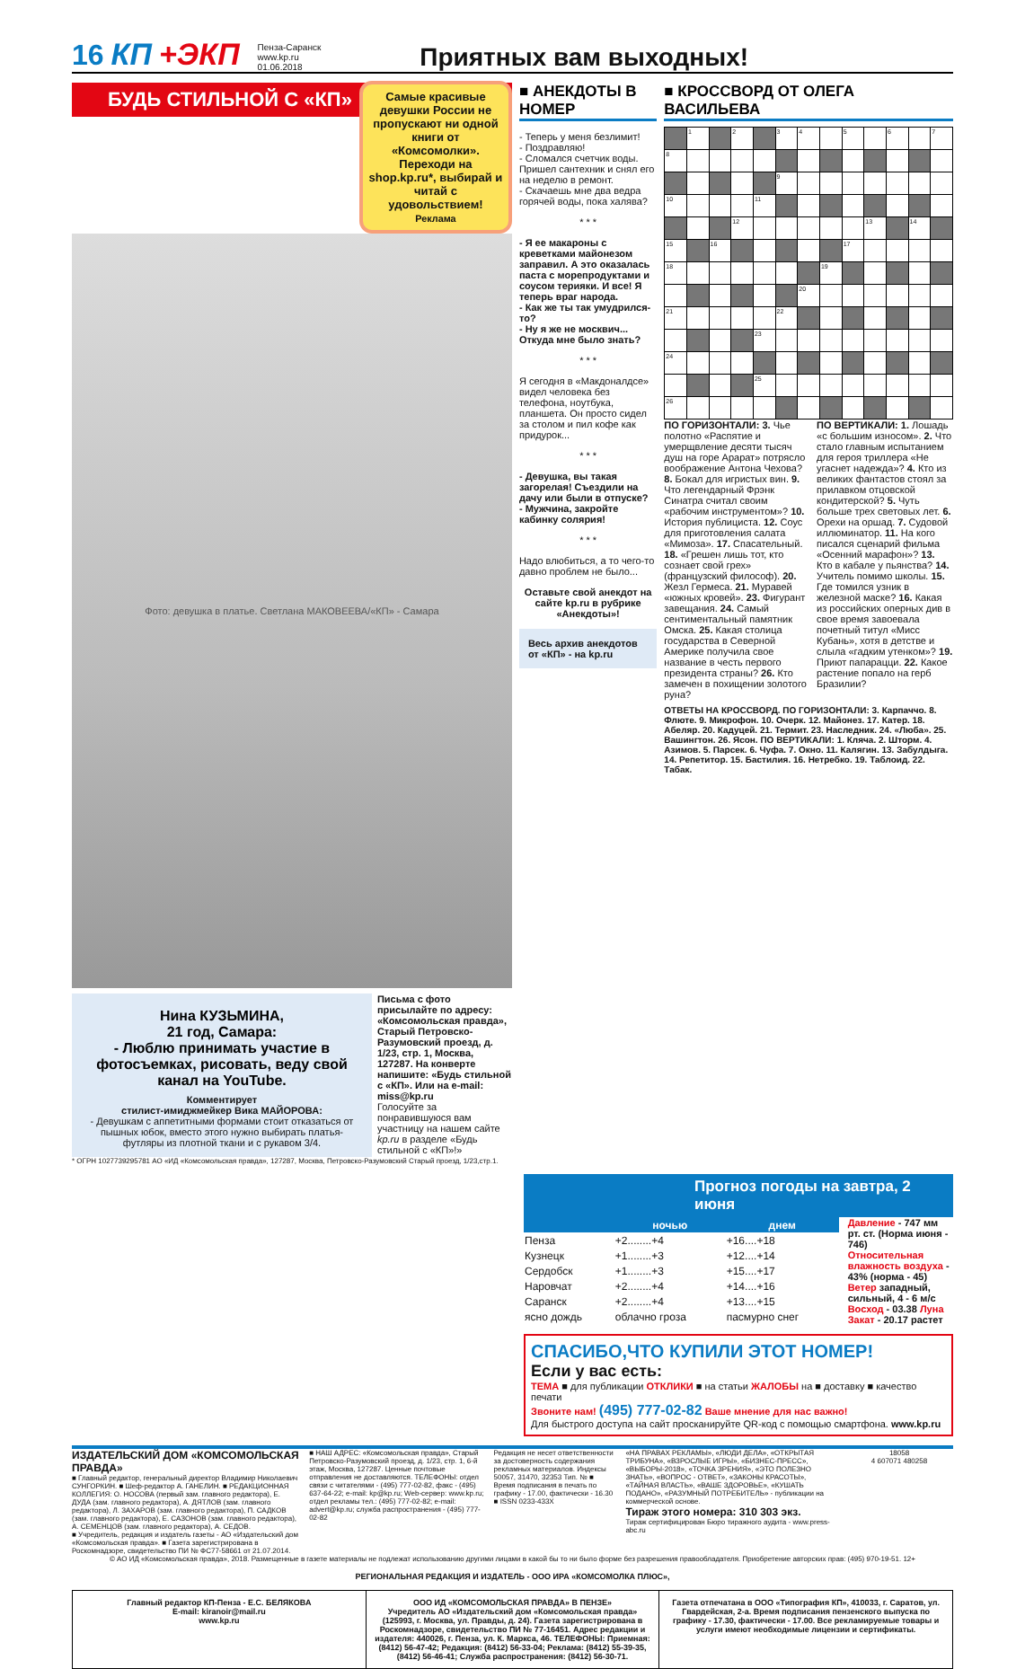16 КП +ЭКП Пенза-Саранск
www.kp.ru
01.06.2018
Приятных вам выходных!
БУДЬ СТИЛЬНОЙ С «КП»
Самые красивые девушки России не пропускают ни одной книги от «Комсомолки». Переходи на shop.kp.ru*, выбирай и читай с удовольствием!
Реклама
Фото: девушка в платье. Светлана МАКОВЕЕВА/«КП» - Самара
Нина КУЗЬМИНА,
21 год, Самара:
- Люблю принимать участие в фотосъемках, рисовать, веду свой канал на YouTube.
Комментирует
стилист-имиджмейкер Вика МАЙОРОВА:
- Девушкам с аппетитными формами стоит отказаться от пышных юбок, вместо этого нужно выбирать платья-футляры из плотной ткани и с рукавом 3/4.
Письма с фото присылайте по адресу: «Комсомольская правда», Старый Петровско-Разумовский проезд, д. 1/23, стр. 1, Москва, 127287. На конверте напишите: «Будь стильной с «КП». Или на e-mail: miss@kp.ru
Голосуйте за понравившуюся вам участницу на нашем сайте kp.ru в разделе «Будь стильной с «КП»!»
* ОГРН 1027739295781 АО «ИД «Комсомольская правда», 127287, Москва, Петровско-Разумовский Старый проезд, 1/23,стр.1.
■ АНЕКДОТЫ В НОМЕР
- Теперь у меня безлимит!
- Поздравляю!
- Сломался счетчик воды. Пришел сантехник и снял его на неделю в ремонт.
- Скачаешь мне два ведра горячей воды, пока халява?
* * *
- Я ее макароны с креветками майонезом заправил. А это оказалась паста с морепродуктами и соусом терияки. И все! Я теперь враг народа.
- Как же ты так умудрился-то?
- Ну я же не москвич... Откуда мне было знать?
* * *
Я сегодня в «Макдоналдсе» видел человека без телефона, ноутбука, планшета. Он просто сидел за столом и пил кофе как придурок...
* * *
- Девушка, вы такая загорелая! Съездили на дачу или были в отпуске?
- Мужчина, закройте кабинку солярия!
* * *
Надо влюбиться, а то чего-то давно проблем не было...
Оставьте свой анекдот на сайте kp.ru в рубрике «Анекдоты»!
Весь архив анекдотов от «КП» - на kp.ru
■ КРОССВОРД ОТ ОЛЕГА ВАСИЛЬЕВА
| | 1 | | 2 | | 3 | 4 | | 5 | | 6 | | 7 |
| 8 | | | | | | | | | | | | |
| | | | | | 9 | | | | | | | |
| 10 | | | | 11 | | | | | | | | |
| | | | 12 | | | | | | 13 | | 14 | |
| 15 | | 16 | | | | | | 17 | | | | |
| 18 | | | | | | | 19 | | | | | |
| | | | | | | 20 | | | | | | |
| 21 | | | | | 22 | | | | | | | |
| | | | | 23 | | | | | | | | |
| 24 | | | | | | | | | | | | |
| | | | | 25 | | | | | | | | |
| 26 | | | | | | | | | | | | |
ПО ГОРИЗОНТАЛИ: 3. Чье полотно «Распятие и умерщвление десяти тысяч душ на горе Арарат» потрясло воображение Антона Чехова? 8. Бокал для игристых вин. 9. Что легендарный Фрэнк Синатра считал своим «рабочим инструментом»? 10. История публициста. 12. Соус для приготовления салата «Мимоза». 17. Спасательный. 18. «Грешен лишь тот, кто сознает свой грех» (французский философ). 20. Жезл Гермеса. 21. Муравей «южных кровей». 23. Фигурант завещания. 24. Самый сентиментальный памятник Омска. 25. Какая столица государства в Северной Америке получила свое название в честь первого президента страны? 26. Кто замечен в похищении золотого руна?
ПО ВЕРТИКАЛИ: 1. Лошадь «с большим износом». 2. Что стало главным испытанием для героя триллера «Не угаснет надежда»? 4. Кто из великих фантастов стоял за прилавком отцовской кондитерской? 5. Чуть больше трех световых лет. 6. Орехи на оршад. 7. Судовой иллюминатор. 11. На кого писался сценарий фильма «Осенний марафон»? 13. Кто в кабале у пьянства? 14. Учитель помимо школы. 15. Где томился узник в железной маске? 16. Какая из российских оперных див в свое время завоевала почетный титул «Мисс Кубань», хотя в детстве и слыла «гадким утенком»? 19. Приют папарацци. 22. Какое растение попало на герб Бразилии?
ОТВЕТЫ НА КРОССВОРД. ПО ГОРИЗОНТАЛИ: 3. Карпаччо. 8. Флюте. 9. Микрофон. 10. Очерк. 12. Майонез. 17. Катер. 18. Абеляр. 20. Кадуцей. 21. Термит. 23. Наследник. 24. «Люба». 25. Вашингтон. 26. Ясон. ПО ВЕРТИКАЛИ: 1. Кляча. 2. Шторм. 4. Азимов. 5. Парсек. 6. Чуфа. 7. Окно. 11. Калягин. 13. Забулдыга. 14. Репетитор. 15. Бастилия. 16. Нетребко. 19. Таблоид. 22. Табак.
Прогноз погоды на завтра, 2 июня
| | ночью | днем |
| --- | --- | --- |
| Пенза | +2........+4 | +16....+18 |
| Кузнецк | +1........+3 | +12....+14 |
| Сердобск | +1........+3 | +15....+17 |
| Наровчат | +2........+4 | +14....+16 |
| Саранск | +2........+4 | +13....+15 |
| ясно дождь | облачно гроза | пасмурно снег |
Давление - 747 мм рт. ст. (Норма июня - 746)
Относительная влажность воздуха - 43% (норма - 45)
Ветер западный, сильный, 4 - 6 м/с
Восход - 03.38 Луна
Закат - 20.17 растет
СПАСИБО,ЧТО КУПИЛИ ЭТОТ НОМЕР!
Если у вас есть:
ТЕМА ■ для публикации ОТКЛИКИ ■ на статьи ЖАЛОБЫ на ■ доставку ■ качество печати
Звоните нам! (495) 777-02-82 Ваше мнение для нас важно!
Для быстрого доступа на сайт просканируйте QR-код с помощью смартфона. www.kp.ru
ИЗДАТЕЛЬСКИЙ ДОМ «КОМСОМОЛЬСКАЯ ПРАВДА»
■ Главный редактор, генеральный директор Владимир Николаевич СУНГОРКИН. ■ Шеф-редактор А. ГАНЕЛИН. ■ РЕДАКЦИОННАЯ КОЛЛЕГИЯ: О. НОСОВА (первый зам. главного редактора), Е. ДУДА (зам. главного редактора), А. ДЯТЛОВ (зам. главного редактора), Л. ЗАХАРОВ (зам. главного редактора), П. САДКОВ (зам. главного редактора), Е. САЗОНОВ (зам. главного редактора), А. СЕМЕНЦОВ (зам. главного редактора), А. СЕДОВ.
■ Учредитель, редакция и издатель газеты - АО «Издательский дом «Комсомольская правда». ■ Газета зарегистрирована в Роскомнадзоре, свидетельство ПИ № ФС77-58661 от 21.07.2014.
■ НАШ АДРЕС: «Комсомольская правда», Старый Петровско-Разумовский проезд, д. 1/23, стр. 1, 6-й этаж, Москва, 127287. Ценные почтовые отправления не доставляются. ТЕЛЕФОНЫ: отдел связи с читателями - (495) 777-02-82, факс - (495) 637-64-22; e-mail: kp@kp.ru; Web-сервер: www.kp.ru; отдел рекламы тел.: (495) 777-02-82; e-mail: advert@kp.ru; служба распространения - (495) 777-02-82
Редакция не несет ответственности за достоверность содержания рекламных материалов. Индексы 50057, 31470, 32353 Тип. № ■ Время подписания в печать по графику - 17.00, фактически - 16.30 ■ ISSN 0233-433X
«НА ПРАВАХ РЕКЛАМЫ», «ЛЮДИ ДЕЛА», «ОТКРЫТАЯ ТРИБУНА», «ВЗРОСЛЫЕ ИГРЫ», «БИЗНЕС-ПРЕСС», «ВЫБОРЫ-2018», «ТОЧКА ЗРЕНИЯ», «ЭТО ПОЛЕЗНО ЗНАТЬ», «ВОПРОС - ОТВЕТ», «ЗАКОНЫ КРАСОТЫ», «ТАЙНАЯ ВЛАСТЬ», «ВАШЕ ЗДОРОВЬЕ», «КУШАТЬ ПОДАНО», «РАЗУМНЫЙ ПОТРЕБИТЕЛЬ» - публикации на коммерческой основе.
Тираж этого номера: 310 303 экз.
Тираж сертифицирован Бюро тиражного аудита - www.press-abc.ru
18058
4 607071 480258
© АО ИД «Комсомольская правда», 2018. Размещенные в газете материалы не подлежат использованию другими лицами в какой бы то ни было форме без разрешения правообладателя. Приобретение авторских прав: (495) 970-19-51. 12+
РЕГИОНАЛЬНАЯ РЕДАКЦИЯ И ИЗДАТЕЛЬ - ООО ИРА «КОМСОМОЛКА ПЛЮС»,
Главный редактор КП-Пенза - Е.С. БЕЛЯКОВА
E-mail: kiranoir@mail.ru
www.kp.ru
ООО ИД «КОМСОМОЛЬСКАЯ ПРАВДА» В ПЕНЗЕ»
Учредитель АО «Издательский дом «Комсомольская правда» (125993, г. Москва, ул. Правды, д. 24). Газета зарегистрирована в Роскомнадзоре, свидетельство ПИ № 77-16451. Адрес редакции и издателя: 440026, г. Пенза, ул. К. Маркса, 46. ТЕЛЕФОНЫ: Приемная: (8412) 56-47-42; Редакция: (8412) 56-33-04; Реклама: (8412) 55-39-35, (8412) 56-46-41; Служба распространения: (8412) 56-30-71.
Газета отпечатана в ООО «Типография КП», 410033, г. Саратов, ул. Гвардейская, 2-а. Время подписания пензенского выпуска по графику - 17.30, фактически - 17.00. Все рекламируемые товары и услуги имеют необходимые лицензии и сертификаты.